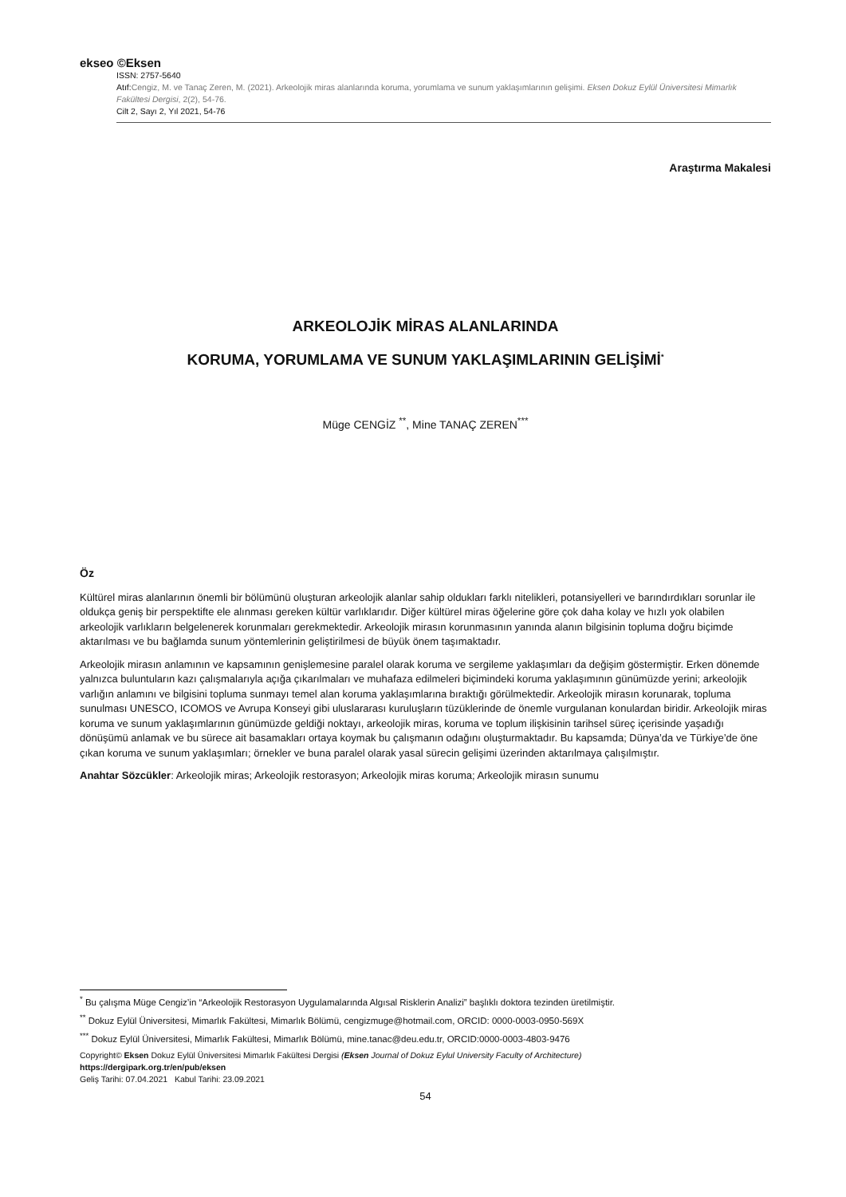ekseo ©Eksen
ISSN: 2757-5640
Atıf:Cengiz, M. ve Tanaç Zeren, M. (2021). Arkeolojik miras alanlarında koruma, yorumlama ve sunum yaklaşımlarının gelişimi. Eksen Dokuz Eylül Üniversitesi Mimarlık Fakültesi Dergisi, 2(2), 54-76.
Cilt 2, Sayı 2, Yıl 2021, 54-76
Araştırma Makalesi
ARKEOLOJİK MİRAS ALANLARINDA
KORUMA, YORUMLAMA VE SUNUM YAKLAŞIMLARININ GELİŞİMİ<sup>*</sup>
Müge CENGİZ <sup>**</sup>, Mine TANAÇ ZEREN<sup>***</sup>
Öz
Kültürel miras alanlarının önemli bir bölümünü oluşturan arkeolojik alanlar sahip oldukları farklı nitelikleri, potansiyelleri ve barındırdıkları sorunlar ile oldukça geniş bir perspektifte ele alınması gereken kültür varlıklarıdır. Diğer kültürel miras öğelerine göre çok daha kolay ve hızlı yok olabilen arkeolojik varlıkların belgelenerek korunmaları gerekmektedir. Arkeolojik mirasın korunmasının yanında alanın bilgisinin topluma doğru biçimde aktarılması ve bu bağlamda sunum yöntemlerinin geliştirilmesi de büyük önem taşımaktadır.
Arkeolojik mirasın anlamının ve kapsamının genişlemesine paralel olarak koruma ve sergileme yaklaşımları da değişim göstermiştir. Erken dönemde yalnızca buluntuların kazı çalışmalarıyla açığa çıkarılmaları ve muhafaza edilmeleri biçimindeki koruma yaklaşımının günümüzde yerini; arkeolojik varlığın anlamını ve bilgisini topluma sunmayı temel alan koruma yaklaşımlarına bıraktığı görülmektedir. Arkeolojik mirasın korunarak, topluma sunulması UNESCO, ICOMOS ve Avrupa Konseyi gibi uluslararası kuruluşların tüzüklerinde de önemle vurgulanan konulardan biridir. Arkeolojik miras koruma ve sunum yaklaşımlarının günümüzde geldiği noktayı, arkeolojik miras, koruma ve toplum ilişkisinin tarihsel süreç içerisinde yaşadığı dönüşümü anlamak ve bu sürece ait basamakları ortaya koymak bu çalışmanın odağını oluşturmaktadır. Bu kapsamda; Dünya’da ve Türkiye’de öne çıkan koruma ve sunum yaklaşımları; örnekler ve buna paralel olarak yasal sürecin gelişimi üzerinden aktarılmaya çalışılmıştır.
Anahtar Sözcükler: Arkeolojik miras; Arkeolojik restorasyon; Arkeolojik miras koruma; Arkeolojik mirasın sunumu
<sup>*</sup> Bu çalışma Müge Cengiz’in “Arkeolojik Restorasyon Uygulamalarında Algısal Risklerin Analizi” başlıklı doktora tezinden üretilmiştir.
<sup>**</sup> Dokuz Eylül Üniversitesi, Mimarlık Fakültesi, Mimarlık Bölümü, cengizmuge@hotmail.com, ORCID: 0000-0003-0950-569X
<sup>***</sup> Dokuz Eylül Üniversitesi, Mimarlık Fakültesi, Mimarlık Bölümü, mine.tanac@deu.edu.tr, ORCID:0000-0003-4803-9476
Copyright© Eksen Dokuz Eylül Üniversitesi Mimarlık Fakültesi Dergisi (Eksen Journal of Dokuz Eylul University Faculty of Architecture)
https://dergipark.org.tr/en/pub/eksen
Geliş Tarihi: 07.04.2021 Kabul Tarihi: 23.09.2021
54